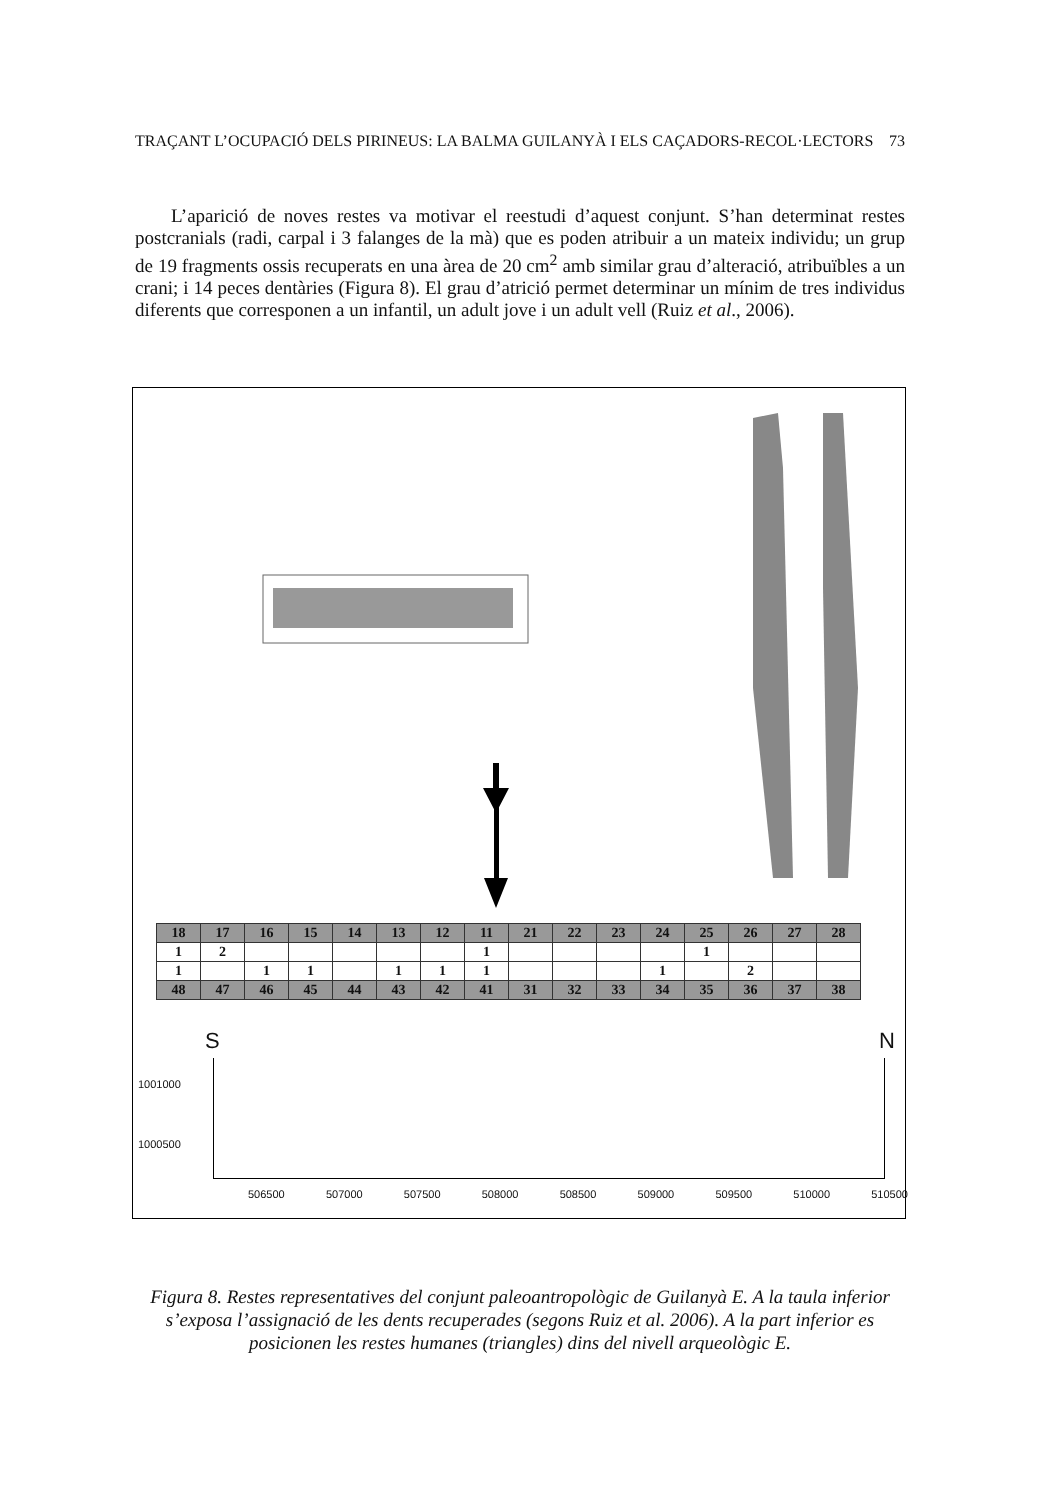TRAÇANT L’OCUPACIÓ DELS PIRINEUS: LA BALMA GUILANYÀ I ELS CAÇADORS-RECOL·LECTORS 73
L’aparició de noves restes va motivar el reestudi d’aquest conjunt. S’han determinat restes postcranials (radi, carpal i 3 falanges de la mà) que es poden atribuir a un mateix individu; un grup de 19 fragments ossis recuperats en una àrea de 20 cm<sup>2</sup> amb similar grau d’alteració, atribuïbles a un crani; i 14 peces dentàries (Figura 8). El grau d’atrició permet determinar un mínim de tres individus diferents que corresponen a un infantil, un adult jove i un adult vell (Ruiz et al., 2006).
| 18 | 17 | 16 | 15 | 14 | 13 | 12 | 11 | 21 | 22 | 23 | 24 | 25 | 26 | 27 | 28 |
| --- | --- | --- | --- | --- | --- | --- | --- | --- | --- | --- | --- | --- | --- | --- | --- |
| 1 | 2 | | | | | | 1 | | | | | 1 | | | |
| 1 | | 1 | 1 | | 1 | 1 | 1 | | | | 1 | | 2 | | |
| 48 | 47 | 46 | 45 | 44 | 43 | 42 | 41 | 31 | 32 | 33 | 34 | 35 | 36 | 37 | 38 |
S N
1001000
1000500
506500 507000 507500 508000 508500 509000 509500 510000 510500
Figura 8. Restes representatives del conjunt paleoantropològic de Guilanyà E. A la taula inferior s’exposa l’assignació de les dents recuperades (segons Ruiz et al. 2006). A la part inferior es posicionen les restes humanes (triangles) dins del nivell arqueològic E.